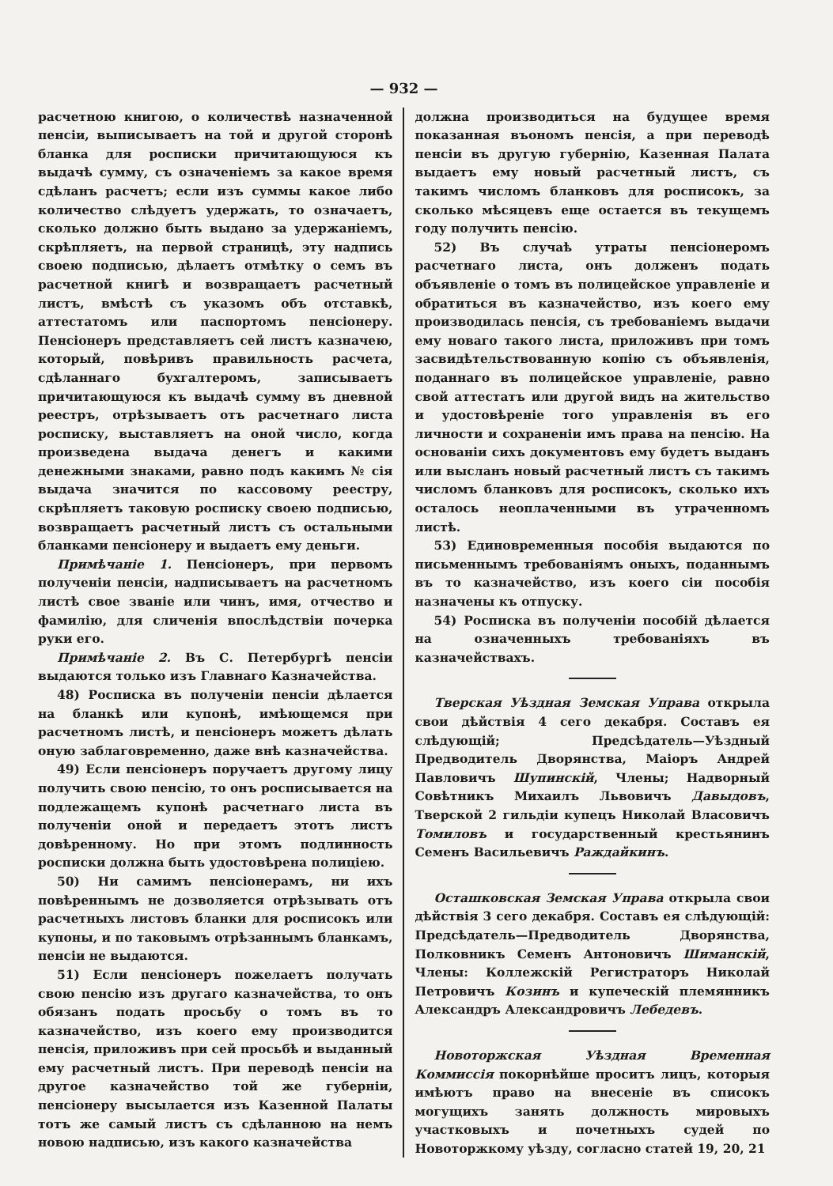— 932 —
расчетною книгою, о количествѣ назначенной пенсіи, выписываетъ на той и другой сторонѣ бланка для росписки причитающуюся къ выдачѣ сумму, съ означеніемъ за какое время сдѣланъ расчетъ; если изъ суммы какое либо количество слѣдуетъ удержать, то означаетъ, сколько должно быть выдано за удержаніемъ, скрѣпляетъ, на первой страницѣ, эту надпись своею подписью, дѣлаетъ отмѣтку о семъ въ расчетной книгѣ и возвращаетъ расчетный листъ, вмѣстѣ съ указомъ объ отставкѣ, аттестатомъ или паспортомъ пенсіонеру. Пенсіонеръ представляетъ сей листъ казначею, который, повѣривъ правильность расчета, сдѣланнаго бухгалтеромъ, записываетъ причитающуюся къ выдачѣ сумму въ дневной реестръ, отрѣзываетъ отъ расчетнаго листа росписку, выставляетъ на оной число, когда произведена выдача денегъ и какими денежными знаками, равно подъ какимъ № сія выдача значится по кассовому реестру, скрѣпляетъ таковую росписку своею подписью, возвращаетъ расчетный листъ съ остальными бланками пенсіонеру и выдаетъ ему деньги.
Примѣчаніе 1. Пенсіонеръ, при первомъ полученіи пенсіи, надписываетъ на расчетномъ листѣ свое званіе или чинъ, имя, отчество и фамилію, для сличенія впослѣдствіи почерка руки его.
Примѣчаніе 2. Въ С. Петербургѣ пенсіи выдаются только изъ Главнаго Казначейства.
48) Росписка въ полученіи пенсіи дѣлается на бланкѣ или купонѣ, имѣющемся при расчетномъ листѣ, и пенсіонеръ можетъ дѣлать оную заблаговременно, даже внѣ казначейства.
49) Если пенсіонеръ поручаетъ другому лицу получить свою пенсію, то онъ росписывается на подлежащемъ купонѣ расчетнаго листа въ полученіи оной и передаетъ этотъ листъ довѣренному. Но при этомъ подлинность росписки должна быть удостовѣрена полиціею.
50) Ни самимъ пенсіонерамъ, ни ихъ повѣреннымъ не дозволяется отрѣзывать отъ расчетныхъ листовъ бланки для росписокъ или купоны, и по таковымъ отрѣзаннымъ бланкамъ, пенсіи не выдаются.
51) Если пенсіонеръ пожелаетъ получать свою пенсію изъ другаго казначейства, то онъ обязанъ подать просьбу о томъ въ то казначейство, изъ коего ему производится пенсія, приложивъ при сей просьбѣ и выданный ему расчетный листъ. При переводѣ пенсіи на другое казначейство той же губерніи, пенсіонеру высылается изъ Казенной Палаты тотъ же самый листъ съ сдѣланною на немъ новою надписью, изъ какого казначейства
должна производиться на будущее время показанная въономъ пенсія, а при переводѣ пенсіи въ другую губернію, Казенная Палата выдаетъ ему новый расчетный листъ, съ такимъ числомъ бланковъ для росписокъ, за сколько мѣсяцевъ еще остается въ текущемъ году получить пенсію.
52) Въ случаѣ утраты пенсіонеромъ расчетнаго листа, онъ долженъ подать объявленіе о томъ въ полицейское управленіе и обратиться въ казначейство, изъ коего ему производилась пенсія, съ требованіемъ выдачи ему новаго такого листа, приложивъ при томъ засвидѣтельствованную копію съ объявленія, поданнаго въ полицейское управленіе, равно свой аттестатъ или другой видъ на жительство и удостовѣреніе того управленія въ его личности и сохраненіи имъ права на пенсію. На основаніи сихъ документовъ ему будетъ выданъ или высланъ новый расчетный листъ съ такимъ числомъ бланковъ для росписокъ, сколько ихъ осталось неоплаченными въ утраченномъ листѣ.
53) Единовременныя пособія выдаются по письменнымъ требованіямъ оныхъ, поданнымъ въ то казначейство, изъ коего сіи пособія назначены къ отпуску.
54) Росписка въ полученіи пособій дѣлается на означенныхъ требованіяхъ въ казначействахъ.
Тверская Уѣздная Земская Управа открыла свои дѣйствія 4 сего декабря. Составъ ея слѣдующій; Предсѣдатель—Уѣздный Предводитель Дворянства, Маіоръ Андрей Павловичъ Шупинскій, Члены; Надворный Совѣтникъ Михаилъ Львовичъ Давыдовъ, Тверской 2 гильдіи купецъ Николай Власовичъ Томиловъ и государственный крестьянинъ Семенъ Васильевичъ Раждайкинъ.
Осташковская Земская Управа открыла свои дѣйствія 3 сего декабря. Составъ ея слѣдующій: Предсѣдатель—Предводитель Дворянства, Полковникъ Семенъ Антоновичъ Шиманскій, Члены: Коллежскій Регистраторъ Николай Петровичъ Козинъ и купеческій племянникъ Александръ Александровичъ Лебедевъ.
Новоторжская Уѣздная Временная Коммиссія покорнѣйше проситъ лицъ, которыя имѣютъ право на внесеніе въ списокъ могущихъ занять должность мировыхъ участковыхъ и почетныхъ судей по Новоторжкому уѣзду, согласно статей 19, 20, 21